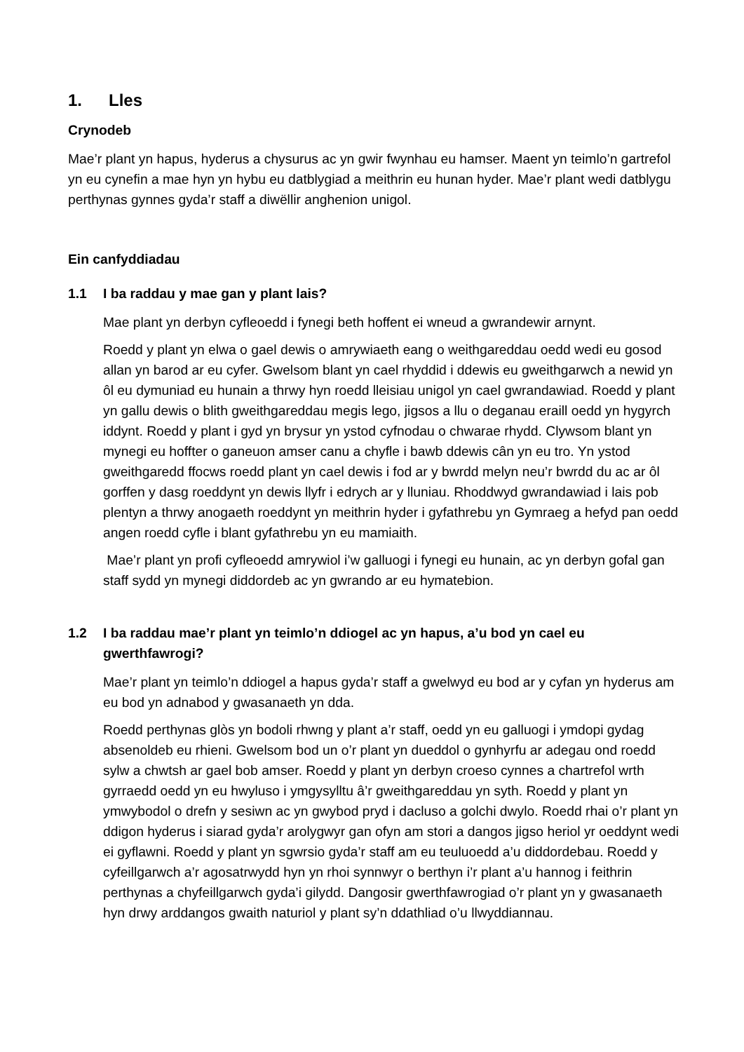1. Lles
Crynodeb
Mae’r plant yn hapus, hyderus a chysurus ac yn gwir fwynhau eu hamser. Maent yn teimlo’n gartrefol yn eu cynefin a mae hyn yn hybu eu datblygiad a meithrin eu hunan hyder. Mae’r plant wedi datblygu perthynas gynnes gyda’r staff a diwëllir anghenion unigol.
Ein canfyddiadau
1.1 I ba raddau y mae gan y plant lais?
Mae plant yn derbyn cyfleoedd i fynegi beth hoffent ei wneud a gwrandewir arnynt.
Roedd y plant yn elwa o gael dewis o amrywiaeth eang o weithgareddau oedd wedi eu gosod allan yn barod ar eu cyfer. Gwelsom blant yn cael rhyddid i ddewis eu gweithgarwch a newid yn ôl eu dymuniad eu hunain a thrwy hyn roedd lleisiau unigol yn cael gwrandawiad. Roedd y plant yn gallu dewis o blith gweithgareddau megis lego, jigsos a llu o deganau eraill oedd yn hygyrch iddynt. Roedd y plant i gyd yn brysur yn ystod cyfnodau o chwarae rhydd. Clywsom blant yn mynegi eu hoffter o ganeuon amser canu a chyfle i bawb ddewis cân yn eu tro. Yn ystod gweithgaredd ffocws roedd plant yn cael dewis i fod ar y bwrdd melyn neu’r bwrdd du ac ar ôl gorffen y dasg roeddynt yn dewis llyfr i edrych ar y lluniau. Rhoddwyd gwrandawiad i lais pob plentyn a thrwy anogaeth roeddynt yn meithrin hyder i gyfathrebu yn Gymraeg a hefyd pan oedd angen roedd cyfle i blant gyfathrebu yn eu mamiaith.
Mae’r plant yn profi cyfleoedd amrywiol i’w galluogi i fynegi eu hunain, ac yn derbyn gofal gan staff sydd yn mynegi diddordeb ac yn gwrando ar eu hymatebion.
1.2 I ba raddau mae’r plant yn teimlo’n ddiogel ac yn hapus, a’u bod yn cael eu gwerthfawrogi?
Mae’r plant yn teimlo’n ddiogel a hapus gyda’r staff a gwelwyd eu bod ar y cyfan yn hyderus am eu bod yn adnabod y gwasanaeth yn dda.
Roedd perthynas glòs yn bodoli rhwng y plant a’r staff, oedd yn eu galluogi i ymdopi gydag absenoldeb eu rhieni. Gwelsom bod un o’r plant yn dueddol o gynhyrfu ar adegau ond roedd sylw a chwtsh ar gael bob amser. Roedd y plant yn derbyn croeso cynnes a chartrefol wrth gyrraedd oedd yn eu hwyluso i ymgysylltu â’r gweithgareddau yn syth. Roedd y plant yn ymwybodol o drefn y sesiwn ac yn gwybod pryd i dacluso a golchi dwylo. Roedd rhai o’r plant yn ddigon hyderus i siarad gyda’r arolygwyr gan ofyn am stori a dangos jigso heriol yr oeddynt wedi ei gyflawni. Roedd y plant yn sgwrsio gyda’r staff am eu teuluoedd a’u diddordebau. Roedd y cyfeillgarwch a’r agosatrwydd hyn yn rhoi synnwyr o berthyn i’r plant a’u hannog i feithrin perthynas a chyfeillgarwch gyda’i gilydd. Dangosir gwerthfawrogiad o’r plant yn y gwasanaeth hyn drwy arddangos gwaith naturiol y plant sy’n ddathliad o’u llwyddiannau.